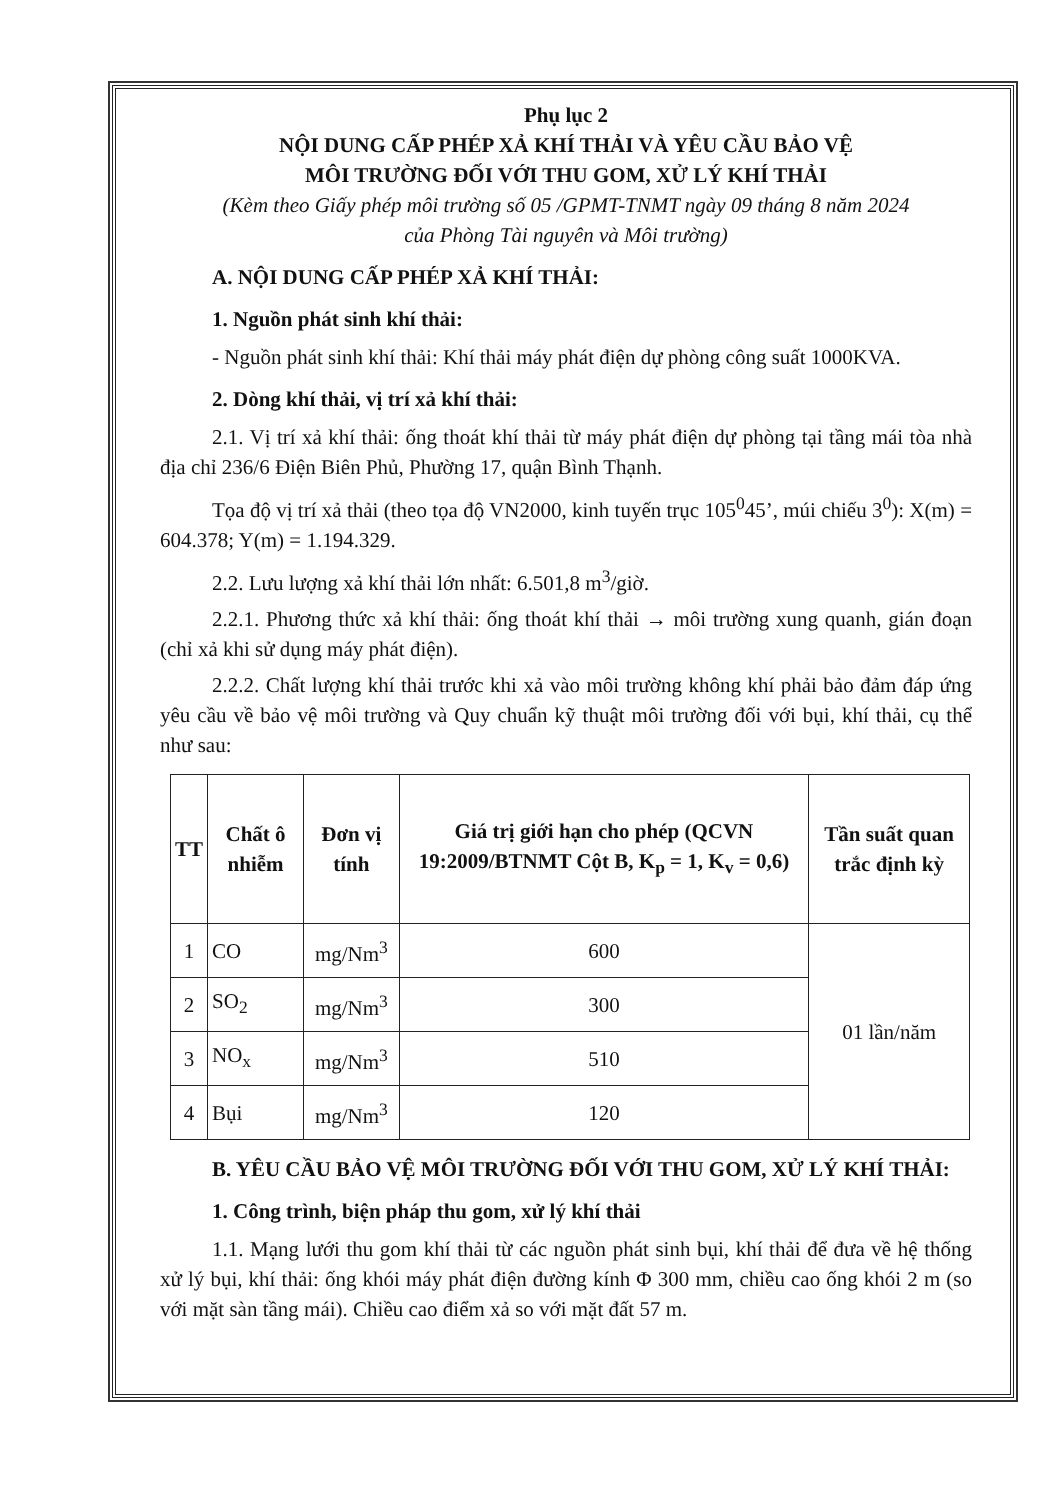Phụ lục 2
NỘI DUNG CẤP PHÉP XẢ KHÍ THẢI VÀ YÊU CẦU BẢO VỆ
MÔI TRƯỜNG ĐỐI VỚI THU GOM, XỬ LÝ KHÍ THẢI
(Kèm theo Giấy phép môi trường số 05 /GPMT-TNMT ngày 09 tháng 8 năm 2024
của Phòng Tài nguyên và Môi trường)
A. NỘI DUNG CẤP PHÉP XẢ KHÍ THẢI:
1. Nguồn phát sinh khí thải:
- Nguồn phát sinh khí thải: Khí thải máy phát điện dự phòng công suất 1000KVA.
2. Dòng khí thải, vị trí xả khí thải:
2.1. Vị trí xả khí thải: ống thoát khí thải từ máy phát điện dự phòng tại tầng mái tòa nhà địa chỉ 236/6 Điện Biên Phủ, Phường 17, quận Bình Thạnh.
Tọa độ vị trí xả thải (theo tọa độ VN2000, kinh tuyến trục 105<sup>0</sup>45’, múi chiếu 3<sup>0</sup>): X(m) = 604.378; Y(m) = 1.194.329.
2.2. Lưu lượng xả khí thải lớn nhất: 6.501,8 m<sup>3</sup>/giờ.
2.2.1. Phương thức xả khí thải: ống thoát khí thải → môi trường xung quanh, gián đoạn (chỉ xả khi sử dụng máy phát điện).
2.2.2. Chất lượng khí thải trước khi xả vào môi trường không khí phải bảo đảm đáp ứng yêu cầu về bảo vệ môi trường và Quy chuẩn kỹ thuật môi trường đối với bụi, khí thải, cụ thể như sau:
| TT | Chất ô nhiễm | Đơn vị tính | Giá trị giới hạn cho phép (QCVN 19:2009/BTNMT Cột B, K<sub>p</sub> = 1, K<sub>v</sub> = 0,6) | Tần suất quan trắc định kỳ |
| --- | --- | --- | --- | --- |
| 1 | CO | mg/Nm<sup>3</sup> | 600 | 01 lần/năm |
| 2 | SO<sub>2</sub> | mg/Nm<sup>3</sup> | 300 | |
| 3 | NO<sub>x</sub> | mg/Nm<sup>3</sup> | 510 | |
| 4 | Bụi | mg/Nm<sup>3</sup> | 120 | |
B. YÊU CẦU BẢO VỆ MÔI TRƯỜNG ĐỐI VỚI THU GOM, XỬ LÝ KHÍ THẢI:
1. Công trình, biện pháp thu gom, xử lý khí thải
1.1. Mạng lưới thu gom khí thải từ các nguồn phát sinh bụi, khí thải để đưa về hệ thống xử lý bụi, khí thải: ống khói máy phát điện đường kính Φ 300 mm, chiều cao ống khói 2 m (so với mặt sàn tầng mái). Chiều cao điểm xả so với mặt đất 57 m.